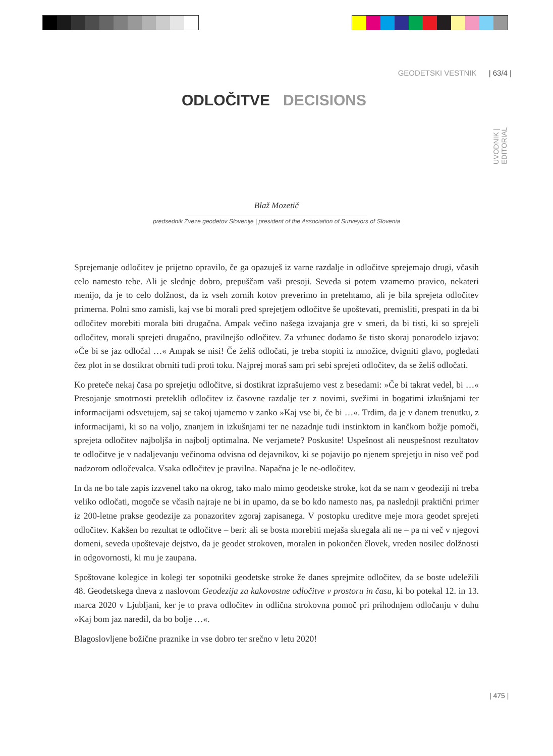GEODETSKI VESTNIK | 63/4 |
UVODNIK | EDITORIAL
ODLOČITVE DECISIONS
Blaž Mozetič
predsednik Zveze geodetov Slovenije | president of the Association of Surveyors of Slovenia
Sprejemanje odločitev je prijetno opravilo, če ga opazuješ iz varne razdalje in odločitve sprejemajo drugi, včasih celo namesto tebe. Ali je slednje dobro, prepuščam vaši presoji. Seveda si potem vzamemo pravico, nekateri menijo, da je to celo dolžnost, da iz vseh zornih kotov preverimo in pretehtamo, ali je bila sprejeta odločitev primerna. Polni smo zamisli, kaj vse bi morali pred sprejetjem odločitve še upoštevati, premisliti, prespati in da bi odločitev morebiti morala biti drugačna. Ampak večino našega izvajanja gre v smeri, da bi tisti, ki so sprejeli odločitev, morali sprejeti drugačno, pravilnejšo odločitev. Za vrhunec dodamo še tisto skoraj ponarodelo izjavo: »Če bi se jaz odločal …« Ampak se nisi! Če želiš odločati, je treba stopiti iz množice, dvigniti glavo, pogledati čez plot in se dostikrat obrniti tudi proti toku. Najprej moraš sam pri sebi sprejeti odločitev, da se želiš odločati.
Ko preteče nekaj časa po sprejetju odločitve, si dostikrat izprašujemo vest z besedami: »Če bi takrat vedel, bi …« Presojanje smotrnosti preteklih odločitev iz časovne razdalje ter z novimi, svežimi in bogatimi izkušnjami ter informacijami odsvetujem, saj se takoj ujamemo v zanko »Kaj vse bi, če bi …«. Trdim, da je v danem trenutku, z informacijami, ki so na voljo, znanjem in izkušnjami ter ne nazadnje tudi instinktom in kančkom božje pomoči, sprejeta odločitev najboljša in najbolj optimalna. Ne verjamete? Poskusite! Uspešnost ali neuspešnost rezultatov te odločitve je v nadaljevanju večinoma odvisna od dejavnikov, ki se pojavijo po njenem sprejetju in niso več pod nadzorom odločevalca. Vsaka odločitev je pravilna. Napačna je le ne-odločitev.
In da ne bo tale zapis izzvenel tako na okrog, tako malo mimo geodetske stroke, kot da se nam v geodeziji ni treba veliko odločati, mogoče se včasih najraje ne bi in upamo, da se bo kdo namesto nas, pa naslednji praktični primer iz 200-letne prakse geodezije za ponazoritev zgoraj zapisanega. V postopku ureditve meje mora geodet sprejeti odločitev. Kakšen bo rezultat te odločitve – beri: ali se bosta morebiti mejaša skregala ali ne – pa ni več v njegovi domeni, seveda upoštevaje dejstvo, da je geodet strokoven, moralen in pokončen človek, vreden nosilec dolžnosti in odgovornosti, ki mu je zaupana.
Spoštovane kolegice in kolegi ter sopotniki geodetske stroke že danes sprejmite odločitev, da se boste udeležili 48. Geodetskega dneva z naslovom Geodezija za kakovostne odločitve v prostoru in času, ki bo potekal 12. in 13. marca 2020 v Ljubljani, ker je to prava odločitev in odlična strokovna pomoč pri prihodnjem odločanju v duhu »Kaj bom jaz naredil, da bo bolje …«.
Blagoslovljene božične praznike in vse dobro ter srečno v letu 2020!
| 475 |